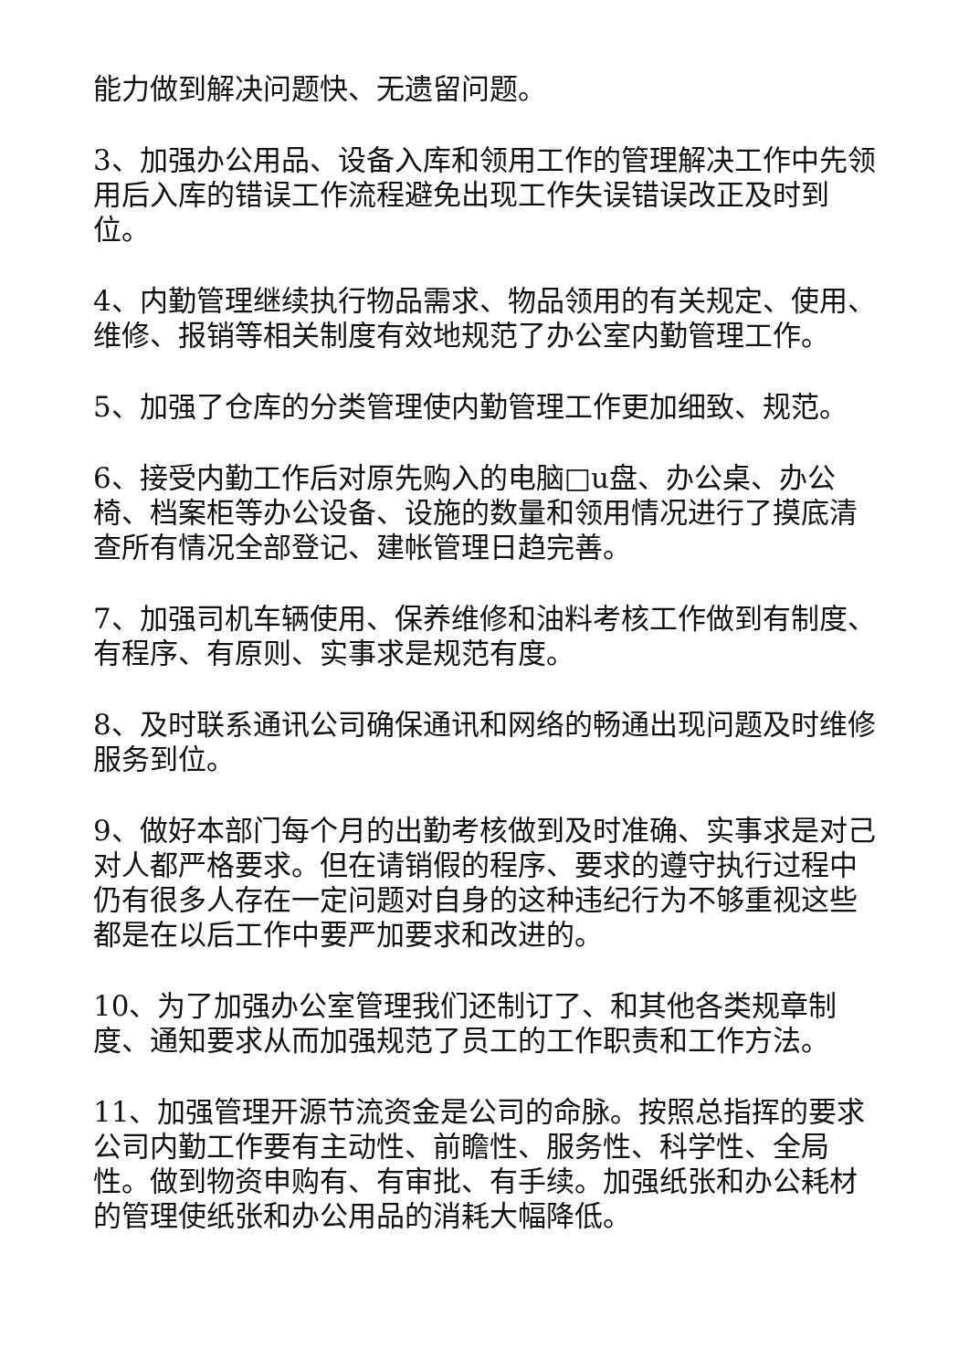能力做到解决问题快、无遗留问题。
3、加强办公用品、设备入库和领用工作的管理解决工作中先领用后入库的错误工作流程避免出现工作失误错误改正及时到位。
4、内勤管理继续执行物品需求、物品领用的有关规定、使用、维修、报销等相关制度有效地规范了办公室内勤管理工作。
5、加强了仓库的分类管理使内勤管理工作更加细致、规范。
6、接受内勤工作后对原先购入的电脑□u盘、办公桌、办公椅、档案柜等办公设备、设施的数量和领用情况进行了摸底清查所有情况全部登记、建帐管理日趋完善。
7、加强司机车辆使用、保养维修和油料考核工作做到有制度、有程序、有原则、实事求是规范有度。
8、及时联系通讯公司确保通讯和网络的畅通出现问题及时维修服务到位。
9、做好本部门每个月的出勤考核做到及时准确、实事求是对己对人都严格要求。但在请销假的程序、要求的遵守执行过程中仍有很多人存在一定问题对自身的这种违纪行为不够重视这些都是在以后工作中要严加要求和改进的。
10、为了加强办公室管理我们还制订了、和其他各类规章制度、通知要求从而加强规范了员工的工作职责和工作方法。
11、加强管理开源节流资金是公司的命脉。按照总指挥的要求公司内勤工作要有主动性、前瞻性、服务性、科学性、全局性。做到物资申购有、有审批、有手续。加强纸张和办公耗材的管理使纸张和办公用品的消耗大幅降低。